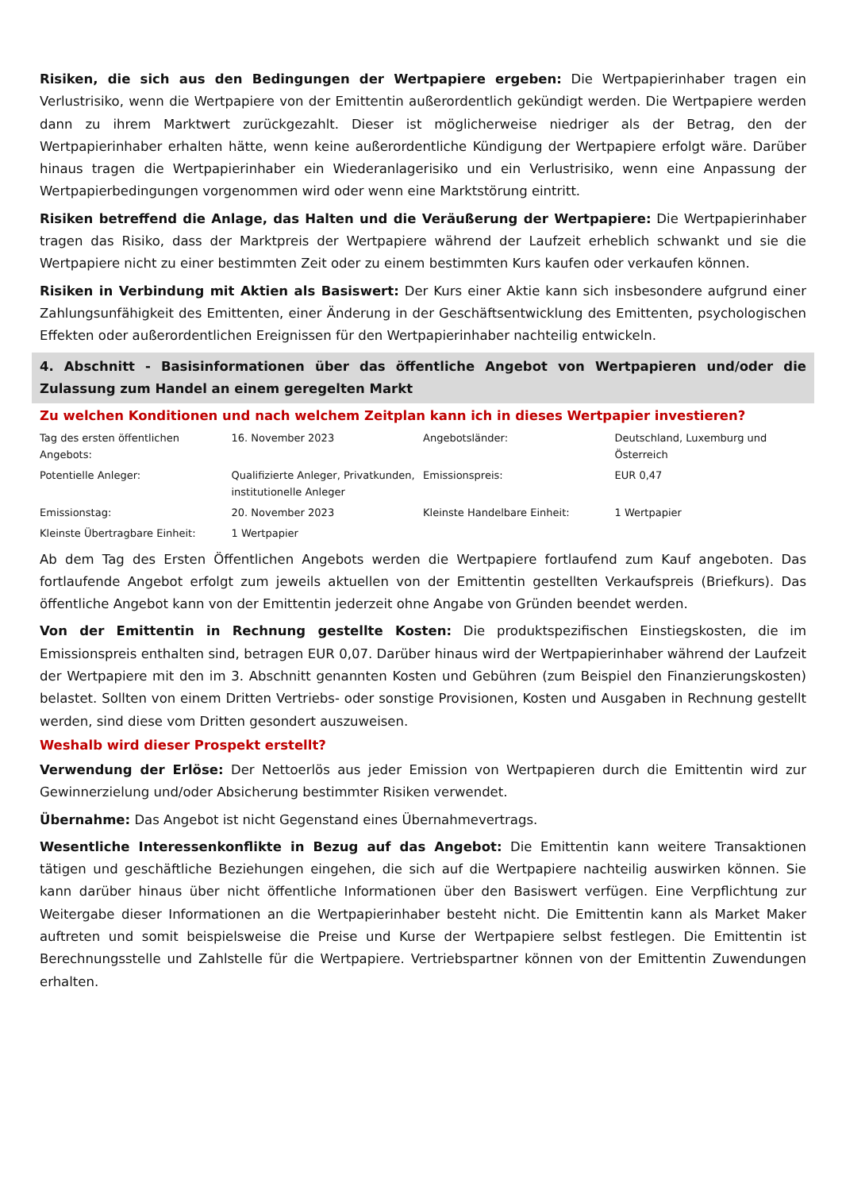Risiken, die sich aus den Bedingungen der Wertpapiere ergeben: Die Wertpapierinhaber tragen ein Verlustrisiko, wenn die Wertpapiere von der Emittentin außerordentlich gekündigt werden. Die Wertpapiere werden dann zu ihrem Marktwert zurückgezahlt. Dieser ist möglicherweise niedriger als der Betrag, den der Wertpapierinhaber erhalten hätte, wenn keine außerordentliche Kündigung der Wertpapiere erfolgt wäre. Darüber hinaus tragen die Wertpapierinhaber ein Wiederanlagerisiko und ein Verlustrisiko, wenn eine Anpassung der Wertpapierbedingungen vorgenommen wird oder wenn eine Marktstörung eintritt.
Risiken betreffend die Anlage, das Halten und die Veräußerung der Wertpapiere: Die Wertpapierinhaber tragen das Risiko, dass der Marktpreis der Wertpapiere während der Laufzeit erheblich schwankt und sie die Wertpapiere nicht zu einer bestimmten Zeit oder zu einem bestimmten Kurs kaufen oder verkaufen können.
Risiken in Verbindung mit Aktien als Basiswert: Der Kurs einer Aktie kann sich insbesondere aufgrund einer Zahlungsunfähigkeit des Emittenten, einer Änderung in der Geschäftsentwicklung des Emittenten, psychologischen Effekten oder außerordentlichen Ereignissen für den Wertpapierinhaber nachteilig entwickeln.
4. Abschnitt - Basisinformationen über das öffentliche Angebot von Wertpapieren und/oder die Zulassung zum Handel an einem geregelten Markt
Zu welchen Konditionen und nach welchem Zeitplan kann ich in dieses Wertpapier investieren?
| Tag des ersten öffentlichen Angebots: | 16. November 2023 | Angebotsländer: | Deutschland, Luxemburg und Österreich |
| Potentielle Anleger: | Qualifizierte Anleger, Privatkunden, institutionelle Anleger | Emissionspreis: | EUR 0,47 |
| Emissionstag: | 20. November 2023 | Kleinste Handelbare Einheit: | 1 Wertpapier |
| Kleinste Übertragbare Einheit: | 1 Wertpapier | | |
Ab dem Tag des Ersten Öffentlichen Angebots werden die Wertpapiere fortlaufend zum Kauf angeboten. Das fortlaufende Angebot erfolgt zum jeweils aktuellen von der Emittentin gestellten Verkaufspreis (Briefkurs). Das öffentliche Angebot kann von der Emittentin jederzeit ohne Angabe von Gründen beendet werden.
Von der Emittentin in Rechnung gestellte Kosten: Die produktspezifischen Einstiegskosten, die im Emissionspreis enthalten sind, betragen EUR 0,07. Darüber hinaus wird der Wertpapierinhaber während der Laufzeit der Wertpapiere mit den im 3. Abschnitt genannten Kosten und Gebühren (zum Beispiel den Finanzierungskosten) belastet. Sollten von einem Dritten Vertriebs- oder sonstige Provisionen, Kosten und Ausgaben in Rechnung gestellt werden, sind diese vom Dritten gesondert auszuweisen.
Weshalb wird dieser Prospekt erstellt?
Verwendung der Erlöse: Der Nettoerlös aus jeder Emission von Wertpapieren durch die Emittentin wird zur Gewinnerzielung und/oder Absicherung bestimmter Risiken verwendet.
Übernahme: Das Angebot ist nicht Gegenstand eines Übernahmevertrags.
Wesentliche Interessenkonflikte in Bezug auf das Angebot: Die Emittentin kann weitere Transaktionen tätigen und geschäftliche Beziehungen eingehen, die sich auf die Wertpapiere nachteilig auswirken können. Sie kann darüber hinaus über nicht öffentliche Informationen über den Basiswert verfügen. Eine Verpflichtung zur Weitergabe dieser Informationen an die Wertpapierinhaber besteht nicht. Die Emittentin kann als Market Maker auftreten und somit beispielsweise die Preise und Kurse der Wertpapiere selbst festlegen. Die Emittentin ist Berechnungsstelle und Zahlstelle für die Wertpapiere. Vertriebspartner können von der Emittentin Zuwendungen erhalten.